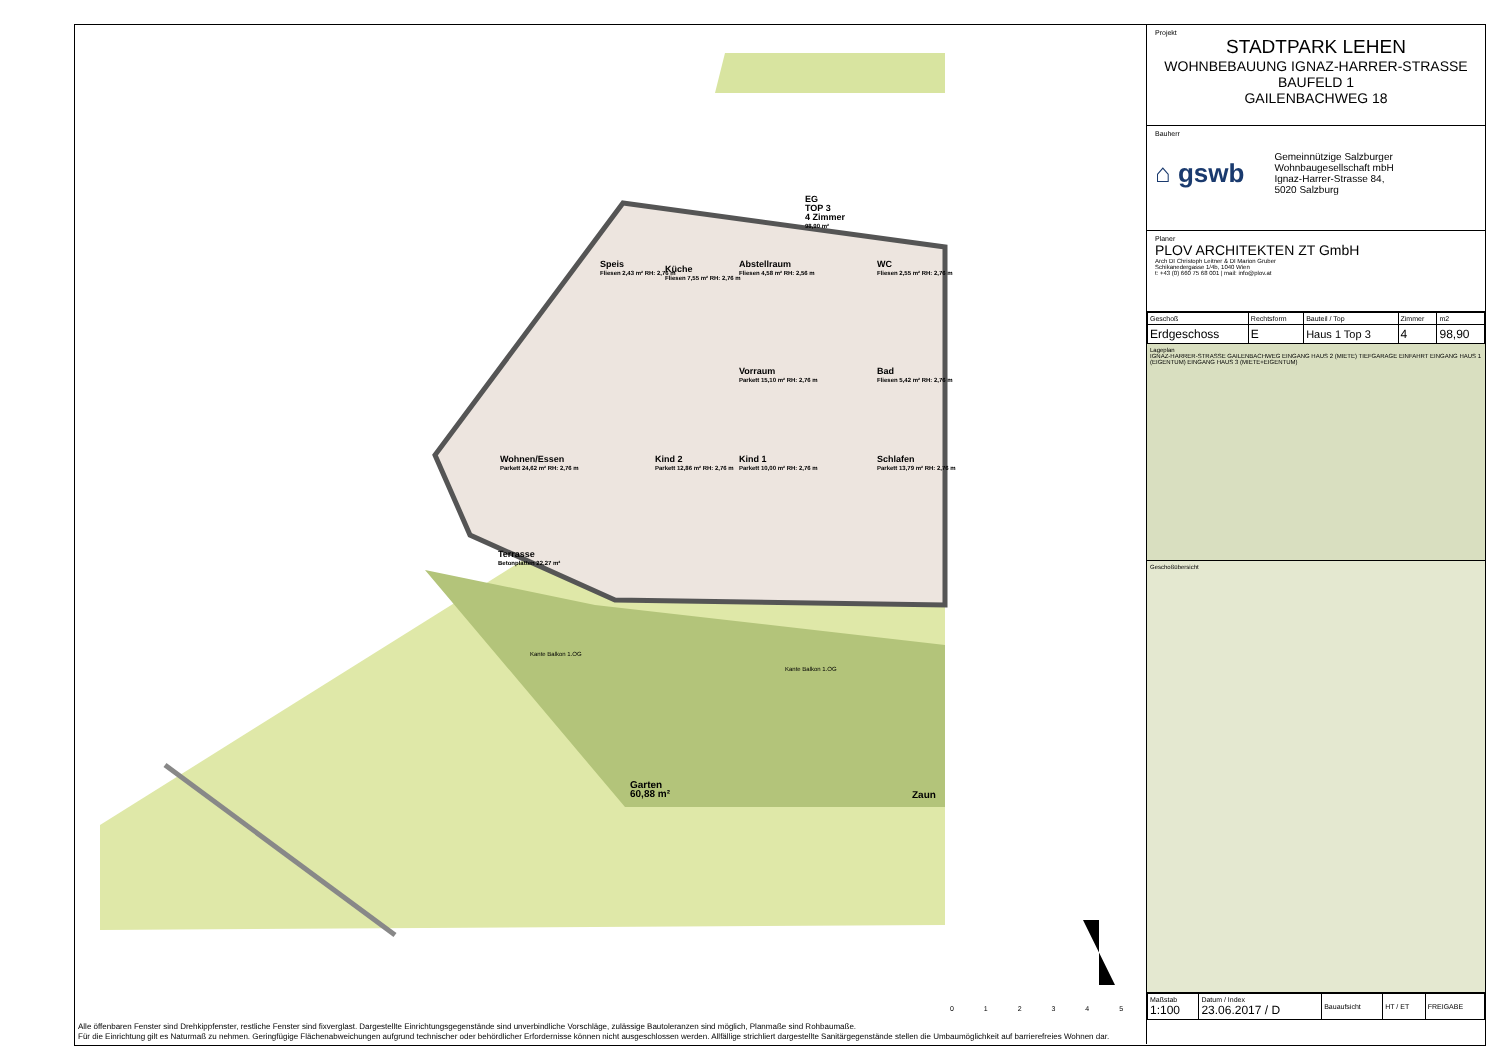EG
TOP 3
4 Zimmer
98,90 m²
Speis
Fliesen 2,43 m² RH: 2,76 m
Küche
Fliesen 7,55 m² RH: 2,76 m
Abstellraum
Fliesen 4,58 m² RH: 2,56 m
WC
Fliesen 2,55 m² RH: 2,76 m
Vorraum
Parkett 15,10 m² RH: 2,76 m
Bad
Fliesen 5,42 m² RH: 2,76 m
Wohnen/Essen
Parkett 24,62 m² RH: 2,76 m
Kind 2
Parkett 12,86 m² RH: 2,76 m
Kind 1
Parkett 10,00 m² RH: 2,76 m
Schlafen
Parkett 13,79 m² RH: 2,76 m
Terrasse
Betonplatten 22,27 m²
Kante Balkon 1.OG
Kante Balkon 1.OG
Garten
60,88 m²
Zaun
0 1 2 3 4 5
Projekt
STADTPARK LEHEN
WOHNBEBAUUNG IGNAZ-HARRER-STRASSE
BAUFELD 1
GAILENBACHWEG 18
Bauherr
⌂ gswb
Gemeinnützige Salzburger
Wohnbaugesellschaft mbH
Ignaz-Harrer-Strasse 84,
5020 Salzburg
Planer
PLOV ARCHITEKTEN ZT GmbH
Arch DI Christoph Leitner & DI Marion Gruber
Schikanedergasse 1/4b, 1040 Wien
t: +43 (0) 660 75 68 001 | mail: info@plov.at
| Geschoß | Rechtsform | Bauteil / Top | Zimmer | m2 |
| --- | --- | --- | --- | --- |
| Erdgeschoss | E | Haus 1 Top 3 | 4 | 98,90 |
Lageplan
IGNAZ-HARRER-STRASSE GAILENBACHWEG EINGANG HAUS 2 (MIETE) TIEFGARAGE EINFAHRT EINGANG HAUS 1 (EIGENTUM) EINGANG HAUS 3 (MIETE+EIGENTUM)
Geschoßübersicht
| Maßstab 1:100 | Datum / Index 23.06.2017 / D | Bauaufsicht | HT / ET | FREIGABE |
Alle öffenbaren Fenster sind Drehkippfenster, restliche Fenster sind fixverglast. Dargestellte Einrichtungsgegenstände sind unverbindliche Vorschläge, zulässige Bautoleranzen sind möglich, Planmaße sind Rohbaumaße.
Für die Einrichtung gilt es Naturmaß zu nehmen. Geringfügige Flächenabweichungen aufgrund technischer oder behördlicher Erfordernisse können nicht ausgeschlossen werden. Allfällige strichliert dargestellte Sanitärgegenstände stellen die Umbaumöglichkeit auf barrierefreies Wohnen dar.